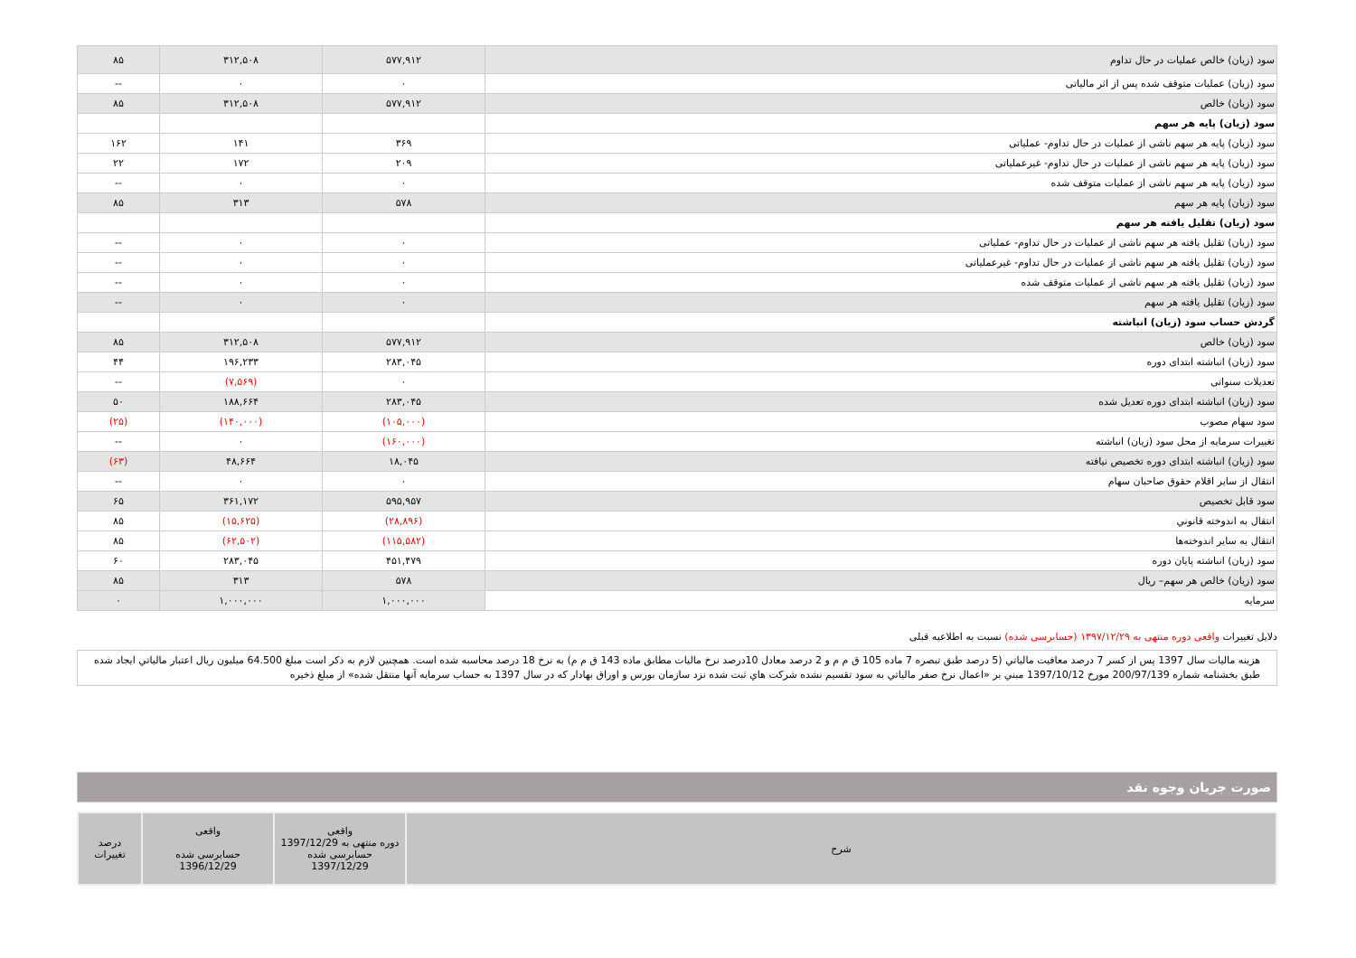| سود (زیان) خالص عملیات در حال تداوم | ۵۷۷,۹۱۲ | ۳۱۲,۵۰۸ | ۸۵ |
| سود (زیان) عملیات متوقف شده پس از اثر مالیاتی | ۰ | ۰ | -- |
| سود (زیان) خالص | ۵۷۷,۹۱۲ | ۳۱۲,۵۰۸ | ۸۵ |
| سود (زیان) پایه هر سهم | | | |
| سود (زیان) پایه هر سهم ناشی از عملیات در حال تداوم- عملیاتی | ۳۶۹ | ۱۴۱ | ۱۶۲ |
| سود (زیان) پایه هر سهم ناشی از عملیات در حال تداوم- غیرعملیاتی | ۲۰۹ | ۱۷۲ | ۲۲ |
| سود (زیان) پایه هر سهم ناشی از عملیات متوقف شده | ۰ | ۰ | -- |
| سود (زیان) پایه هر سهم | ۵۷۸ | ۳۱۳ | ۸۵ |
| سود (زیان) تقلیل یافته هر سهم | | | |
| سود (زیان) تقلیل یافته هر سهم ناشی از عملیات در حال تداوم- عملیاتی | ۰ | ۰ | -- |
| سود (زیان) تقلیل یافته هر سهم ناشی از عملیات در حال تداوم- غیرعملیاتی | ۰ | ۰ | -- |
| سود (زیان) تقلیل یافته هر سهم ناشی از عملیات متوقف شده | ۰ | ۰ | -- |
| سود (زیان) تقلیل یافته هر سهم | ۰ | ۰ | -- |
| گردش حساب سود (زیان) انباشته | | | |
| سود (زیان) خالص | ۵۷۷,۹۱۲ | ۳۱۲,۵۰۸ | ۸۵ |
| سود (زیان) انباشته ابتدای دوره | ۲۸۳,۰۴۵ | ۱۹۶,۲۳۳ | ۴۴ |
| تعدیلات سنواتی | ۰ | (۷,۵۶۹) | -- |
| سود (زیان) انباشته ابتدای دوره تعدیل شده | ۲۸۳,۰۴۵ | ۱۸۸,۶۶۴ | ۵۰ |
| سود سهام مصوب | (۱۰۵,۰۰۰) | (۱۴۰,۰۰۰) | (۲۵) |
| تغییرات سرمایه از محل سود (زیان) انباشته | (۱۶۰,۰۰۰) | ۰ | -- |
| سود (زیان) انباشته ابتدای دوره تخصیص نیافته | ۱۸,۰۴۵ | ۴۸,۶۶۴ | (۶۳) |
| انتقال از سایر اقلام حقوق صاحبان سهام | ۰ | ۰ | -- |
| سود قابل تخصیص | ۵۹۵,۹۵۷ | ۳۶۱,۱۷۲ | ۶۵ |
| انتقال به اندوخته قانوني | (۲۸,۸۹۶) | (۱۵,۶۲۵) | ۸۵ |
| انتقال به سایر اندوخته‌ها | (۱۱۵,۵۸۲) | (۶۲,۵۰۲) | ۸۵ |
| سود (زیان) انباشته پایان دوره | ۴۵۱,۴۷۹ | ۲۸۳,۰۴۵ | ۶۰ |
| سود (زیان) خالص هر سهم– ریال | ۵۷۸ | ۳۱۳ | ۸۵ |
| سرمایه | ۱,۰۰۰,۰۰۰ | ۱,۰۰۰,۰۰۰ | ۰ |
دلایل تغییرات واقعی دوره منتهی به ۱۳۹۷/۱۲/۲۹ (حسابرسی شده) نسبت به اطلاعیه قبلی
هزینه مالیات سال 1397 پس از کسر 7 درصد معافیت مالیاتي (5 درصد طبق تبصره 7 ماده 105 ق م م و 2 درصد معادل 10درصد نرخ مالیات مطابق ماده 143 ق م م) به نرخ 18 درصد محاسبه شده است. همچنین لازم به ذکر است مبلغ 64.500 میلیون ریال اعتبار مالیاتي ایجاد شده طبق بخشنامه شماره 200/97/139 مورخ 1397/10/12 مبني بر «اعمال نرخ صفر مالیاتي به سود تقسیم نشده شرکت هاي ثبت شده نزد سازمان بورس و اوراق بهادار که در سال 1397 به حساب سرمایه آنها منتقل شده» از مبلغ ذخیره
صورت جریان وجوه نقد
| شرح | واقعی دوره منتهی به 1397/12/29 حسابرسی شده 1397/12/29 | واقعی حسابرسی شده 1396/12/29 | درصد تغییرات |
| --- | --- | --- | --- |